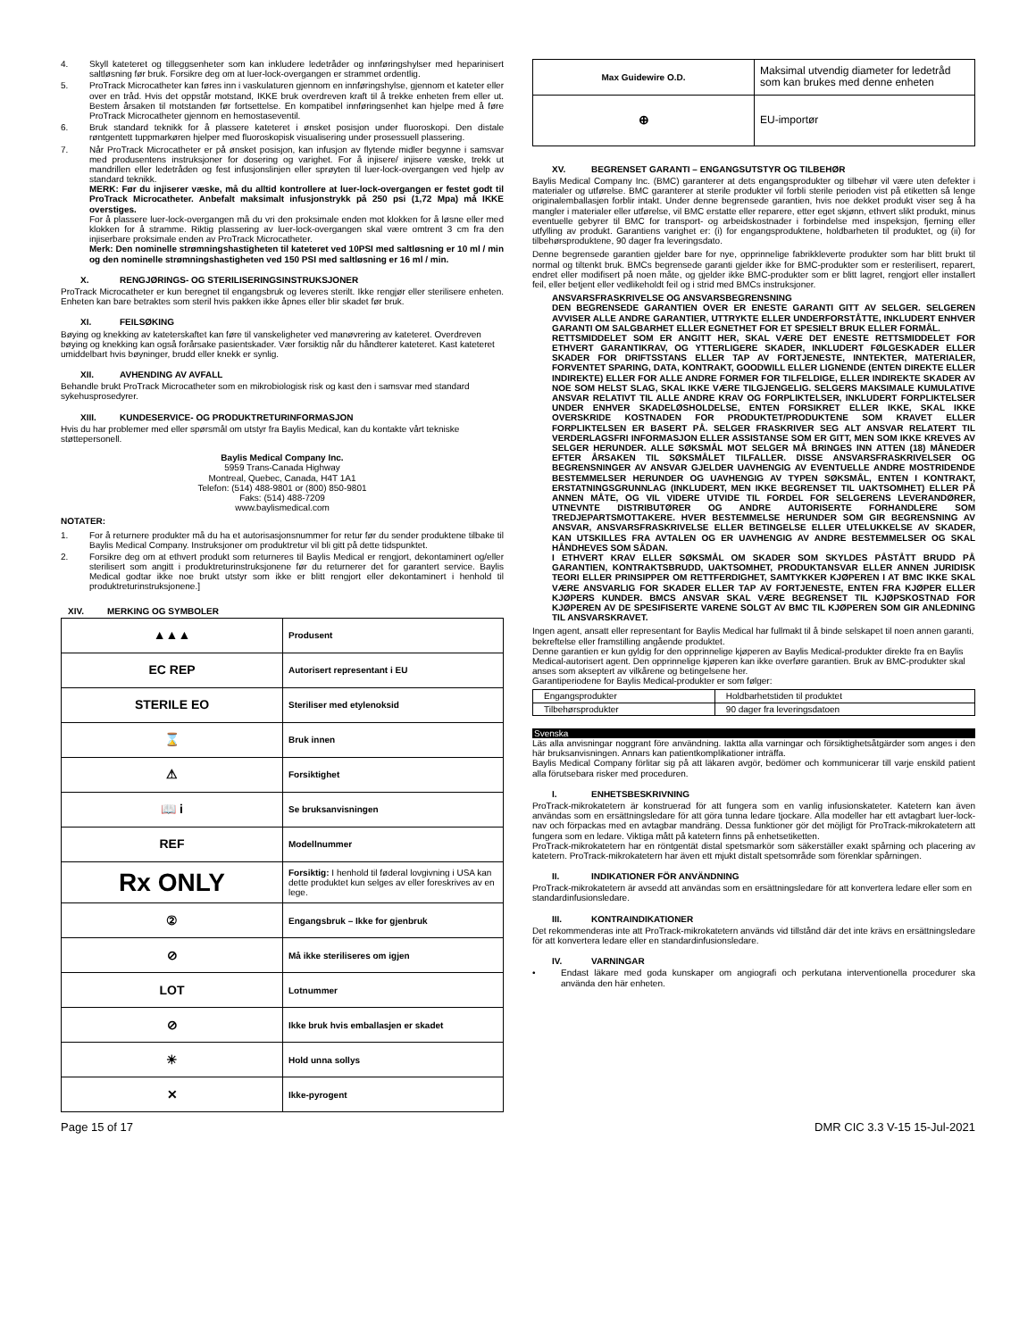4. Skyll kateteret og tilleggsenheter som kan inkludere ledetråder og innføringshylser med heparinisert saltløsning før bruk. Forsikre deg om at luer-lock-overgangen er strammet ordentlig.
5. ProTrack Microcatheter kan føres inn i vaskulaturen gjennom en innføringshylse, gjennom et kateter eller over en tråd. Hvis det oppstår motstand, IKKE bruk overdreven kraft til å trekke enheten frem eller ut. Bestem årsaken til motstanden før fortsettelse. En kompatibel innføringsenhet kan hjelpe med å føre ProTrack Microcatheter gjennom en hemostaseventil.
6. Bruk standard teknikk for å plassere kateteret i ønsket posisjon under fluoroskopi. Den distale røntgentett tuppmarkøren hjelper med fluoroskopisk visualisering under prosessuell plassering.
7. Når ProTrack Microcatheter er på ønsket posisjon, kan infusjon av flytende midler begynne i samsvar med produsentens instruksjoner for dosering og varighet. For å injisere/ injisere væske, trekk ut mandrillen eller ledetråden og fest infusjonslinjen eller sprøyten til luer-lock-overgangen ved hjelp av standard teknikk.
MERK: Før du injiserer væske, må du alltid kontrollere at luer-lock-overgangen er festet godt til ProTrack Microcatheter. Anbefalt maksimalt infusjonstrykk på 250 psi (1,72 Mpa) må IKKE overstiges.
For å plassere luer-lock-overgangen må du vri den proksimale enden mot klokken for å løsne eller med klokken for å stramme. Riktig plassering av luer-lock-overgangen skal være omtrent 3 cm fra den injiserbare proksimale enden av ProTrack Microcatheter.
Merk: Den nominelle strømningshastigheten til kateteret ved 10PSI med saltløsning er 10 ml / min og den nominelle strømningshastigheten ved 150 PSI med saltløsning er 16 ml / min.
X. RENGJØRINGS- OG STERILISERINGSINSTRUKSJONER
ProTrack Microcatheter er kun beregnet til engangsbruk og leveres sterilt. Ikke rengjør eller sterilisere enheten. Enheten kan bare betraktes som steril hvis pakken ikke åpnes eller blir skadet før bruk.
XI. FEILSØKING
Bøying og knekking av kateterskaftet kan føre til vanskeligheter ved manøvrering av kateteret. Overdreven bøying og knekking kan også forårsake pasientskader. Vær forsiktig når du håndterer kateteret. Kast kateteret umiddelbart hvis bøyninger, brudd eller knekk er synlig.
XII. AVHENDING AV AVFALL
Behandle brukt ProTrack Microcatheter som en mikrobiologisk risk og kast den i samsvar med standard sykehusprosedyrer.
XIII. KUNDESERVICE- OG PRODUKTRETURINFORMASJON
Hvis du har problemer med eller spørsmål om utstyr fra Baylis Medical, kan du kontakte vårt tekniske støttepersonell.
Baylis Medical Company Inc.
5959 Trans-Canada Highway
Montreal, Quebec, Canada, H4T 1A1
Telefon: (514) 488-9801 or (800) 850-9801
Faks: (514) 488-7209
www.baylismedical.com
NOTATER:
1. For å returnere produkter må du ha et autorisasjonsnummer for retur før du sender produktene tilbake til Baylis Medical Company. Instruksjoner om produktretur vil bli gitt på dette tidspunktet.
2. Forsikre deg om at ethvert produkt som returneres til Baylis Medical er rengjort, dekontaminert og/eller sterilisert som angitt i produktreturinstruksjonene før du returnerer det for garantert service. Baylis Medical godtar ikke noe brukt utstyr som ikke er blitt rengjort eller dekontaminert i henhold til produktreturinstruksjonene.]
XIV. MERKING OG SYMBOLER
| ▲▲▲ | Produsent |
| EC REP | Autorisert representant i EU |
| STERILE EO | Steriliser med etylenoksid |
| ⌛ | Bruk innen |
| ⚠ | Forsiktighet |
| 📖 i | Se bruksanvisningen |
| REF | Modellnummer |
| Rx ONLY | Forsiktig: I henhold til føderal lovgivning i USA kan dette produktet kun selges av eller foreskrives av en lege. |
| ② | Engangsbruk – Ikke for gjenbruk |
| ⊘ | Må ikke steriliseres om igjen |
| LOT | Lotnummer |
| ⊘ | Ikke bruk hvis emballasjen er skadet |
| ☀ | Hold unna sollys |
| ✕ | Ikke-pyrogent |
| Max Guidewire O.D. | Maksimal utvendig diameter for ledetråd som kan brukes med denne enheten |
| ⊕ | EU-importør |
XV. BEGRENSET GARANTI – ENGANGSUTSTYR OG TILBEHØR
Baylis Medical Company Inc. (BMC) garanterer at dets engangsprodukter og tilbehør vil være uten defekter i materialer og utførelse. BMC garanterer at sterile produkter vil forbli sterile perioden vist på etiketten så lenge originalemballasjen forblir intakt. Under denne begrensede garantien, hvis noe dekket produkt viser seg å ha mangler i materialer eller utførelse, vil BMC erstatte eller reparere, etter eget skjønn, ethvert slikt produkt, minus eventuelle gebyrer til BMC for transport- og arbeidskostnader i forbindelse med inspeksjon, fjerning eller utfylling av produkt. Garantiens varighet er: (i) for engangsproduktene, holdbarheten til produktet, og (ii) for tilbehørsproduktene, 90 dager fra leveringsdato.
Denne begrensede garantien gjelder bare for nye, opprinnelige fabrikkleverte produkter som har blitt brukt til normal og tiltenkt bruk. BMCs begrensede garanti gjelder ikke for BMC-produkter som er resterilisert, reparert, endret eller modifisert på noen måte, og gjelder ikke BMC-produkter som er blitt lagret, rengjort eller installert feil, eller betjent eller vedlikeholdt feil og i strid med BMCs instruksjoner.
ANSVARSFRASKRIVELSE OG ANSVARSBEGRENSNING
DEN BEGRENSEDE GARANTIEN OVER ER ENESTE GARANTI GITT AV SELGER. SELGEREN AVVISER ALLE ANDRE GARANTIER, UTTRYKTE ELLER UNDERFORSTÅTTE, INKLUDERT ENHVER GARANTI OM SALGBARHET ELLER EGNETHET FOR ET SPESIELT BRUK ELLER FORMÅL.
RETTSMIDDELET SOM ER ANGITT HER, SKAL VÆRE DET ENESTE RETTSMIDDELET FOR ETHVERT GARANTIKRAV, OG YTTERLIGERE SKADER, INKLUDERT FØLGESKADER ELLER SKADER FOR DRIFTSSTANS ELLER TAP AV FORTJENESTE, INNTEKTER, MATERIALER, FORVENTET SPARING, DATA, KONTRAKT, GOODWILL ELLER LIGNENDE (ENTEN DIREKTE ELLER INDIREKTE) ELLER FOR ALLE ANDRE FORMER FOR TILFELDIGE, ELLER INDIREKTE SKADER AV NOE SOM HELST SLAG, SKAL IKKE VÆRE TILGJENGELIG. SELGERS MAKSIMALE KUMULATIVE ANSVAR RELATIVT TIL ALLE ANDRE KRAV OG FORPLIKTELSER, INKLUDERT FORPLIKTELSER UNDER ENHVER SKADELØSHOLDELSE, ENTEN FORSIKRET ELLER IKKE, SKAL IKKE OVERSKRIDE KOSTNADEN FOR PRODUKTET/PRODUKTENE SOM KRAVET ELLER FORPLIKTELSEN ER BASERT PÅ. SELGER FRASKRIVER SEG ALT ANSVAR RELATERT TIL VERDERLAGSFRI INFORMASJON ELLER ASSISTANSE SOM ER GITT, MEN SOM IKKE KREVES AV SELGER HERUNDER. ALLE SØKSMÅL MOT SELGER MÅ BRINGES INN ATTEN (18) MÅNEDER EFTER ÅRSAKEN TIL SØKSMÅLET TILFALLER. DISSE ANSVARSFRASKRIVELSER OG BEGRENSNINGER AV ANSVAR GJELDER UAVHENGIG AV EVENTUELLE ANDRE MOSTRIDENDE BESTEMMELSER HERUNDER OG UAVHENGIG AV TYPEN SØKSMÅL, ENTEN I KONTRAKT, ERSTATNINGSGRUNNLAG (INKLUDERT, MEN IKKE BEGRENSET TIL UAKTSOMHET) ELLER PÅ ANNEN MÅTE, OG VIL VIDERE UTVIDE TIL FORDEL FOR SELGERENS LEVERANDØRER, UTNEVNTE DISTRIBUTØRER OG ANDRE AUTORISERTE FORHANDLERE SOM TREDJEPARTSMOTTAKERE. HVER BESTEMMELSE HERUNDER SOM GIR BEGRENSNING AV ANSVAR, ANSVARSFRASKRIVELSE ELLER BETINGELSE ELLER UTELUKKELSE AV SKADER, KAN UTSKILLES FRA AVTALEN OG ER UAVHENGIG AV ANDRE BESTEMMELSER OG SKAL HÅNDHEVES SOM SÅDAN.
I ETHVERT KRAV ELLER SØKSMÅL OM SKADER SOM SKYLDES PÅSTÅTT BRUDD PÅ GARANTIEN, KONTRAKTSBRUDD, UAKTSOMHET, PRODUKTANSVAR ELLER ANNEN JURIDISK TEORI ELLER PRINSIPPER OM RETTFERDIGHET, SAMTYKKER KJØPEREN I AT BMC IKKE SKAL VÆRE ANSVARLIG FOR SKADER ELLER TAP AV FORTJENESTE, ENTEN FRA KJØPER ELLER KJØPERS KUNDER. BMCS ANSVAR SKAL VÆRE BEGRENSET TIL KJØPSKOSTNAD FOR KJØPEREN AV DE SPESIFISERTE VARENE SOLGT AV BMC TIL KJØPEREN SOM GIR ANLEDNING TIL ANSVARSKRAVET.
Ingen agent, ansatt eller representant for Baylis Medical har fullmakt til å binde selskapet til noen annen garanti, bekreftelse eller framstilling angående produktet.
Denne garantien er kun gyldig for den opprinnelige kjøperen av Baylis Medical-produkter direkte fra en Baylis Medical-autorisert agent. Den opprinnelige kjøperen kan ikke overføre garantien. Bruk av BMC-produkter skal anses som akseptert av vilkårene og betingelsene her.
Garantiperiodene for Baylis Medical-produkter er som følger:
| Engangsprodukter | Holdbarhetstiden til produktet |
| Tilbehørsprodukter | 90 dager fra leveringsdatoen |
Svenska
Läs alla anvisningar noggrant före användning. Iaktta alla varningar och försiktighetsåtgärder som anges i den här bruksanvisningen. Annars kan patientkomplikationer inträffa.
Baylis Medical Company förlitar sig på att läkaren avgör, bedömer och kommunicerar till varje enskild patient alla förutsebara risker med proceduren.
I. ENHETSBESKRIVNING
ProTrack-mikrokatetern är konstruerad för att fungera som en vanlig infusionskateter. Katetern kan även användas som en ersättningsledare för att göra tunna ledare tjockare. Alla modeller har ett avtagbart luer-lock-nav och förpackas med en avtagbar mandräng. Dessa funktioner gör det möjligt för ProTrack-mikrokatetern att fungera som en ledare. Viktiga mått på katetern finns på enhetsetiketten.
ProTrack-mikrokatetern har en röntgentät distal spetsmarkör som säkerställer exakt spårning och placering av katetern. ProTrack-mikrokatetern har även ett mjukt distalt spetsområde som förenklar spårningen.
II. INDIKATIONER FÖR ANVÄNDNING
ProTrack-mikrokatetern är avsedd att användas som en ersättningsledare för att konvertera ledare eller som en standardinfusionsledare.
III. KONTRAINDIKATIONER
Det rekommenderas inte att ProTrack-mikrokatetern används vid tillstånd där det inte krävs en ersättningsledare för att konvertera ledare eller en standardinfusionsledare.
IV. VARNINGAR
• Endast läkare med goda kunskaper om angiografi och perkutana interventionella procedurer ska använda den här enheten.
Page 15 of 17 DMR CIC 3.3 V-15 15-Jul-2021